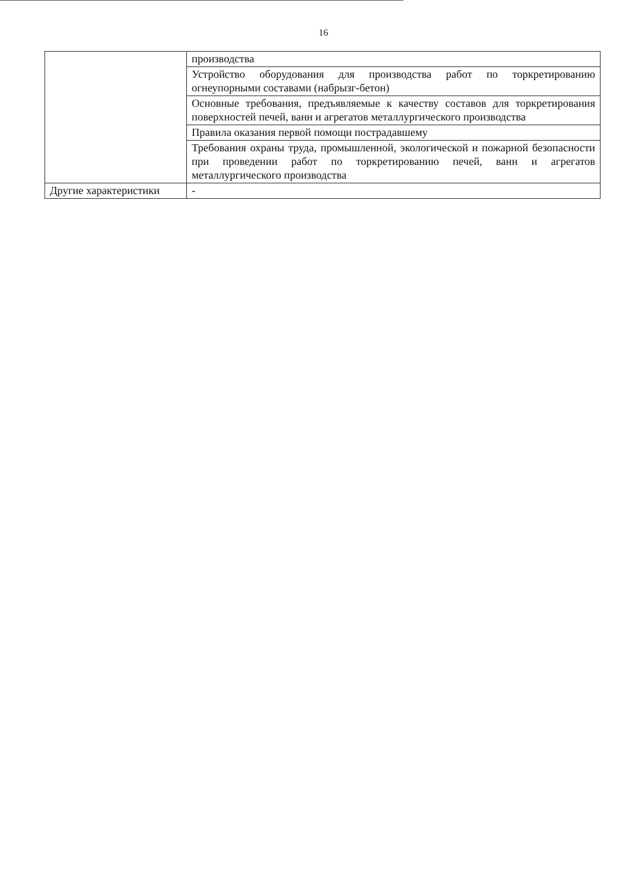16
| | производства |
| | Устройство оборудования для производства работ по торкретированию огнеупорными составами (набрызг-бетон) |
| | Основные требования, предъявляемые к качеству составов для торкретирования поверхностей печей, ванн и агрегатов металлургического производства |
| | Правила оказания первой помощи пострадавшему |
| | Требования охраны труда, промышленной, экологической и пожарной безопасности при проведении работ по торкретированию печей, ванн и агрегатов металлургического производства |
| Другие характеристики | - |